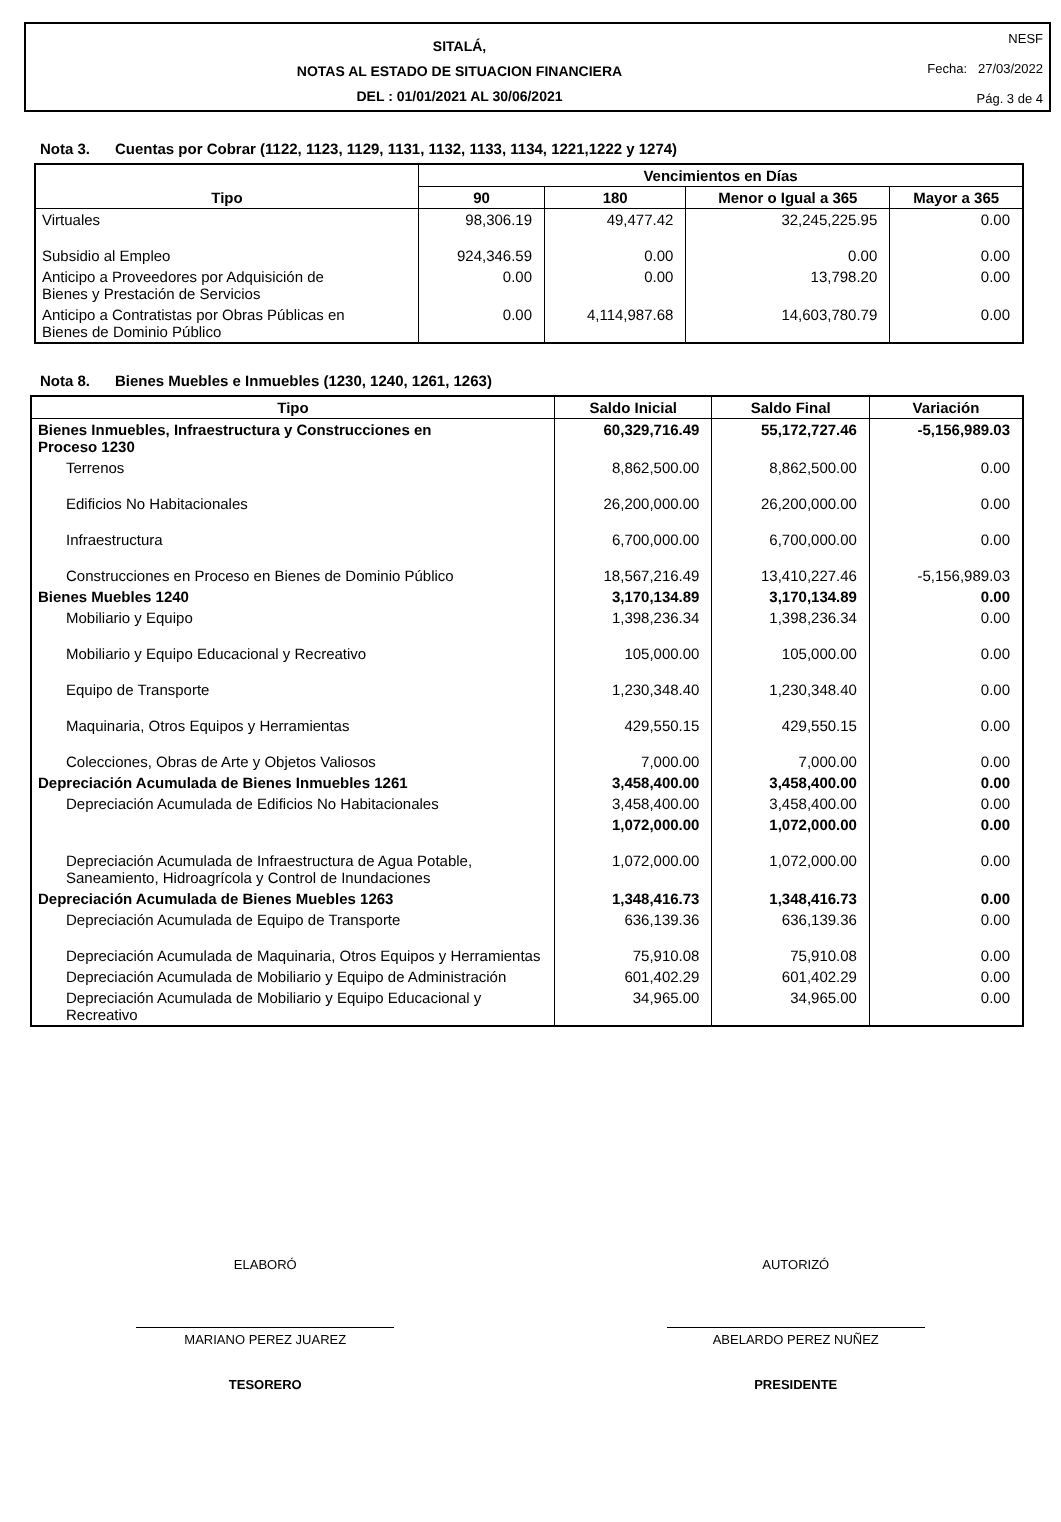SITALÁ,
NOTAS AL ESTADO DE SITUACION FINANCIERA
DEL : 01/01/2021 AL 30/06/2021
NESF
Fecha: 27/03/2022
Pág. 3 de 4
Nota 3. Cuentas por Cobrar (1122, 1123, 1129, 1131, 1132, 1133, 1134, 1221,1222 y 1274)
| Tipo | Vencimientos en Días | | | |
| --- | --- | --- | --- | --- |
| | 90 | 180 | Menor o Igual a 365 | Mayor a 365 |
| Virtuales | 98,306.19 | 49,477.42 | 32,245,225.95 | 0.00 |
| Subsidio al Empleo | 924,346.59 | 0.00 | 0.00 | 0.00 |
| Anticipo a Proveedores por Adquisición de Bienes y Prestación de Servicios | 0.00 | 0.00 | 13,798.20 | 0.00 |
| Anticipo a Contratistas por Obras Públicas en Bienes de Dominio Público | 0.00 | 4,114,987.68 | 14,603,780.79 | 0.00 |
Nota 8. Bienes Muebles e Inmuebles (1230, 1240, 1261, 1263)
| Tipo | Saldo Inicial | Saldo Final | Variación |
| --- | --- | --- | --- |
| Bienes Inmuebles, Infraestructura y Construcciones en Proceso 1230 | 60,329,716.49 | 55,172,727.46 | -5,156,989.03 |
| Terrenos | 8,862,500.00 | 8,862,500.00 | 0.00 |
| Edificios No Habitacionales | 26,200,000.00 | 26,200,000.00 | 0.00 |
| Infraestructura | 6,700,000.00 | 6,700,000.00 | 0.00 |
| Construcciones en Proceso en Bienes de Dominio Público | 18,567,216.49 | 13,410,227.46 | -5,156,989.03 |
| Bienes Muebles 1240 | 3,170,134.89 | 3,170,134.89 | 0.00 |
| Mobiliario y Equipo | 1,398,236.34 | 1,398,236.34 | 0.00 |
| Mobiliario y Equipo Educacional y Recreativo | 105,000.00 | 105,000.00 | 0.00 |
| Equipo de Transporte | 1,230,348.40 | 1,230,348.40 | 0.00 |
| Maquinaria, Otros Equipos y Herramientas | 429,550.15 | 429,550.15 | 0.00 |
| Colecciones, Obras de Arte y Objetos Valiosos | 7,000.00 | 7,000.00 | 0.00 |
| Depreciación Acumulada de Bienes Inmuebles 1261 | 3,458,400.00 | 3,458,400.00 | 0.00 |
| Depreciación Acumulada de Edificios No Habitacionales | 3,458,400.00 | 3,458,400.00 | 0.00 |
| | 1,072,000.00 | 1,072,000.00 | 0.00 |
| Depreciación Acumulada de Infraestructura de Agua Potable, Saneamiento, Hidroagrícola y Control de Inundaciones | 1,072,000.00 | 1,072,000.00 | 0.00 |
| Depreciación Acumulada de Bienes Muebles 1263 | 1,348,416.73 | 1,348,416.73 | 0.00 |
| Depreciación Acumulada de Equipo de Transporte | 636,139.36 | 636,139.36 | 0.00 |
| Depreciación Acumulada de Maquinaria, Otros Equipos y Herramientas | 75,910.08 | 75,910.08 | 0.00 |
| Depreciación Acumulada de Mobiliario y Equipo de Administración | 601,402.29 | 601,402.29 | 0.00 |
| Depreciación Acumulada de Mobiliario y Equipo Educacional y Recreativo | 34,965.00 | 34,965.00 | 0.00 |
ELABORÓ
MARIANO PEREZ JUAREZ
TESORERO
AUTORIZÓ
ABELARDO PEREZ NUÑEZ
PRESIDENTE